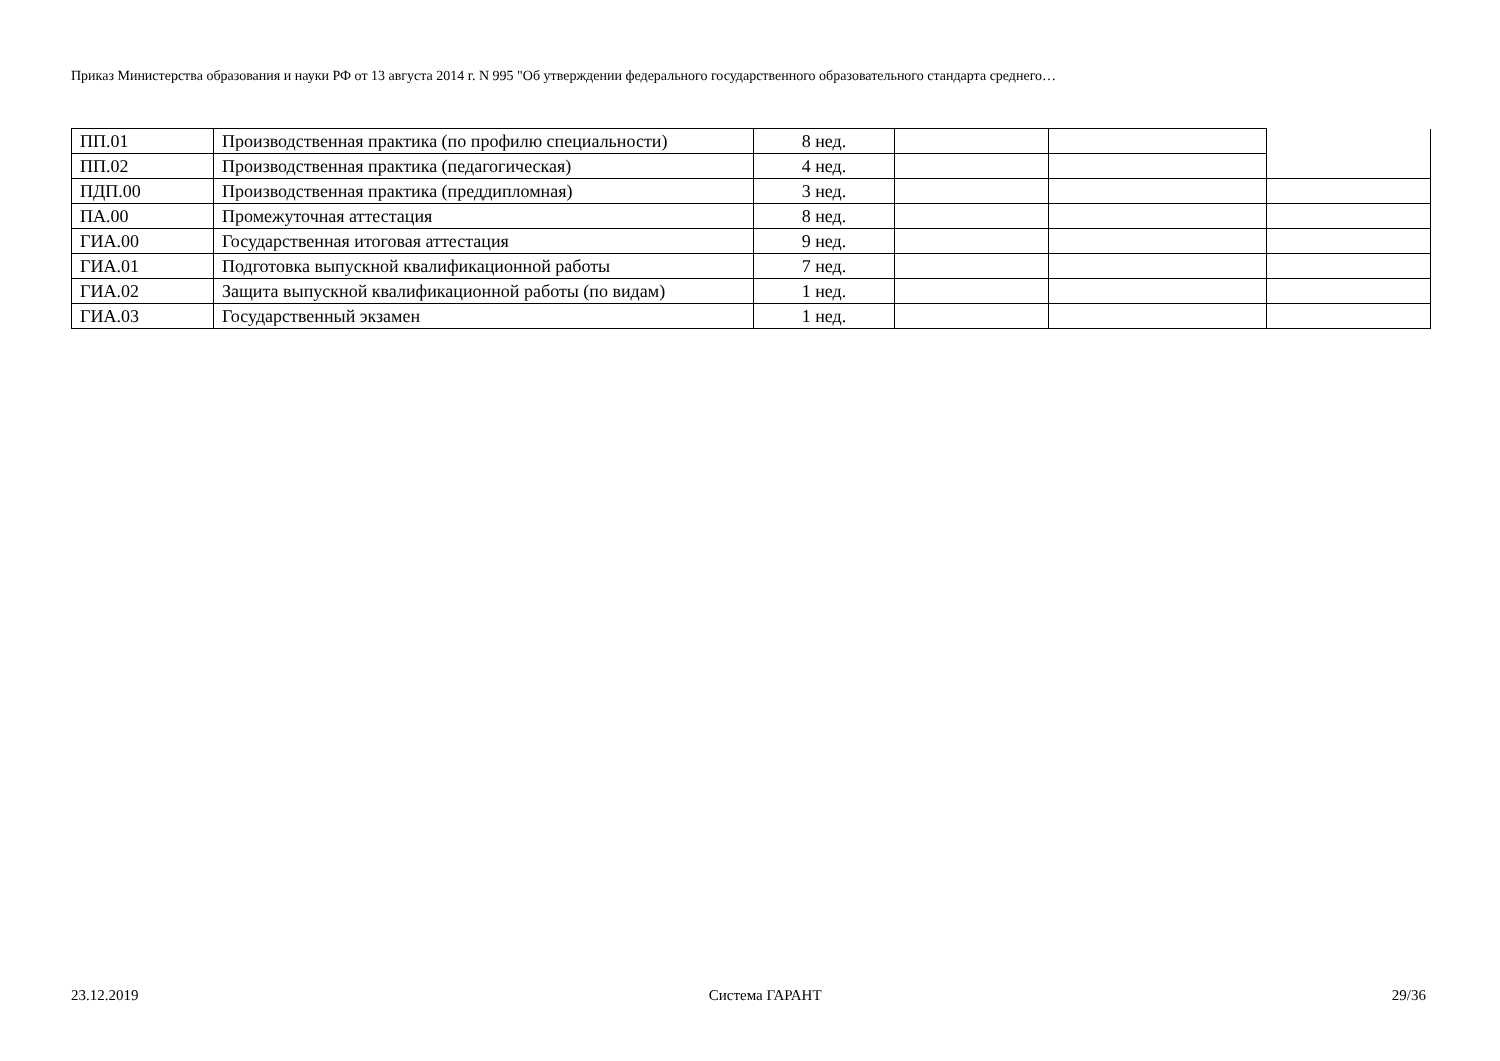Приказ Министерства образования и науки РФ от 13 августа 2014 г. N 995 "Об утверждении федерального государственного образовательного стандарта среднего…
| ПП.01 | Производственная практика (по профилю специальности) | 8 нед. | | | |
| ПП.02 | Производственная практика (педагогическая) | 4 нед. | | | |
| ПДП.00 | Производственная практика (преддипломная) | 3 нед. | | | |
| ПА.00 | Промежуточная аттестация | 8 нед. | | | |
| ГИА.00 | Государственная итоговая аттестация | 9 нед. | | | |
| ГИА.01 | Подготовка выпускной квалификационной работы | 7 нед. | | | |
| ГИА.02 | Защита выпускной квалификационной работы (по видам) | 1 нед. | | | |
| ГИА.03 | Государственный экзамен | 1 нед. | | | |
23.12.2019 Система ГАРАНТ 29/36